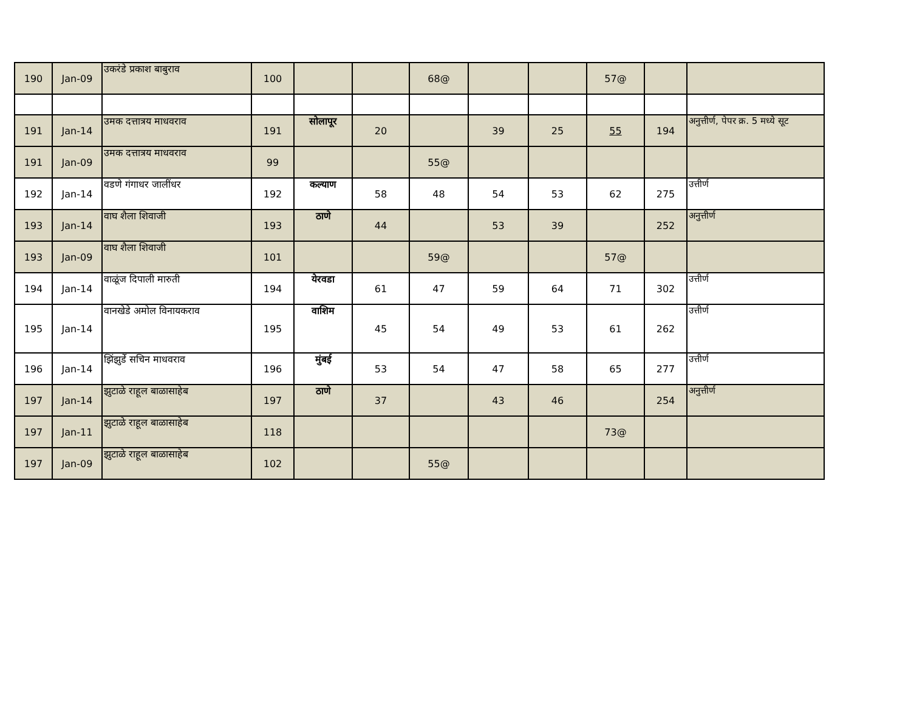| 190 | Jan-09 | उकरंडे प्रकाश बाबुराव | 100 | | | 68@ | | | 57@ | | |
| 191 | Jan-14 | उमक दत्तात्रय माधवराव | 191 | सोलापूर | 20 | | 39 | 25 | 55 | 194 | अनुत्तीर्ण, पेपर क्र. 5 मध्ये सूट |
| 191 | Jan-09 | उमक दत्तात्रय माधवराव | 99 | | | 55@ | | | | | |
| 192 | Jan-14 | वडणे गंगाधर जालींधर | 192 | कल्याण | 58 | 48 | 54 | 53 | 62 | 275 | उत्तीर्ण |
| 193 | Jan-14 | वाघ शैला शिवाजी | 193 | ठाणे | 44 | | 53 | 39 | | 252 | अनुत्तीर्ण |
| 193 | Jan-09 | वाघ शैला शिवाजी | 101 | | | 59@ | | | 57@ | | |
| 194 | Jan-14 | वाळूंज दिपाली मारुती | 194 | येरवडा | 61 | 47 | 59 | 64 | 71 | 302 | उत्तीर्ण |
| 195 | Jan-14 | वानखेडे अमोल विनायकराव | 195 | वाशिम | 45 | 54 | 49 | 53 | 61 | 262 | उत्तीर्ण |
| 196 | Jan-14 | झिंझुर्डे सचिन माधवराव | 196 | मुंबई | 53 | 54 | 47 | 58 | 65 | 277 | उत्तीर्ण |
| 197 | Jan-14 | झुटाळे राहूल बाळासाहेब | 197 | ठाणे | 37 | | 43 | 46 | | 254 | अनुत्तीर्ण |
| 197 | Jan-11 | झुटाळे राहूल बाळासाहेब | 118 | | | | | | 73@ | | |
| 197 | Jan-09 | झुटाळे राहूल बाळासाहेब | 102 | | | 55@ | | | | | |